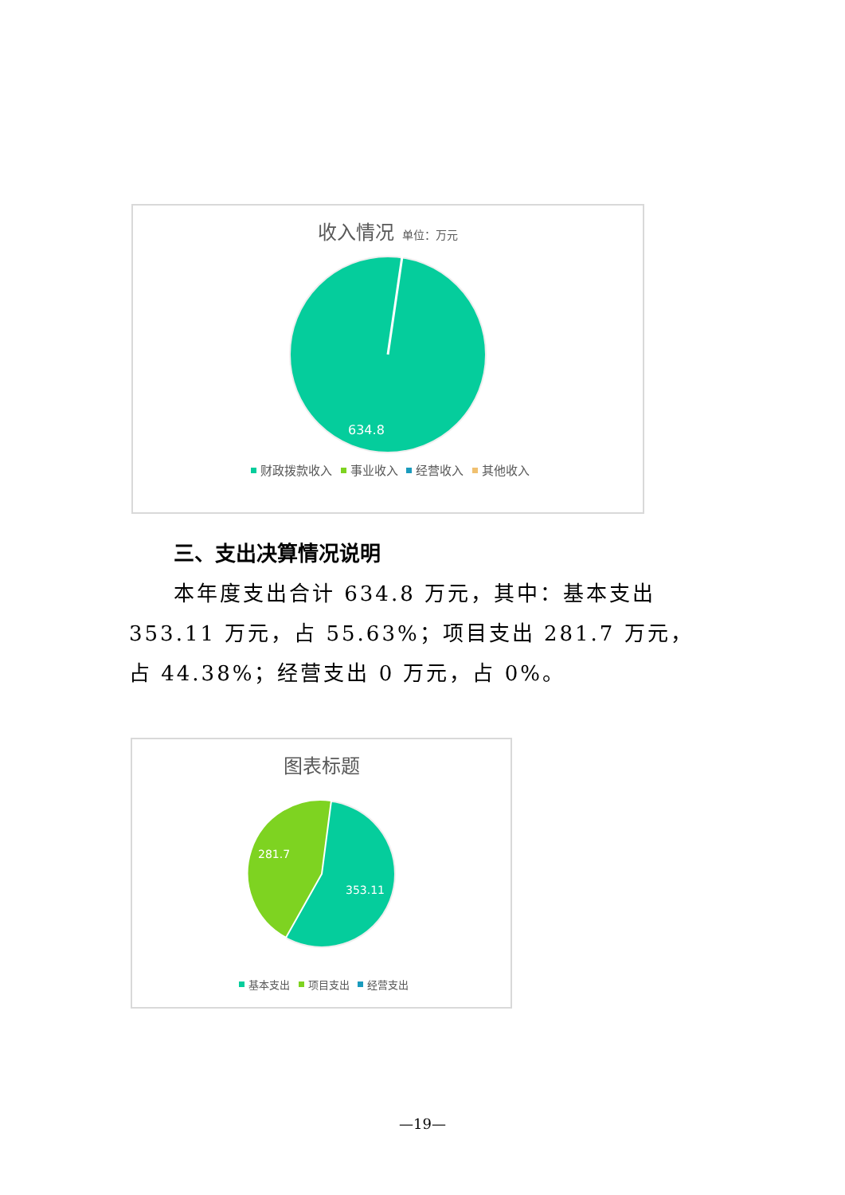收入情况 单位：万元
634.8
财政拨款收入 事业收入 经营收入 其他收入
三、支出决算情况说明
本年度支出合计 634.8 万元，其中：基本支出 353.11 万元，占 55.63%；项目支出 281.7 万元，占 44.38%；经营支出 0 万元，占 0%。
图表标题
281.7
353.11
基本支出 项目支出 经营支出
—19—